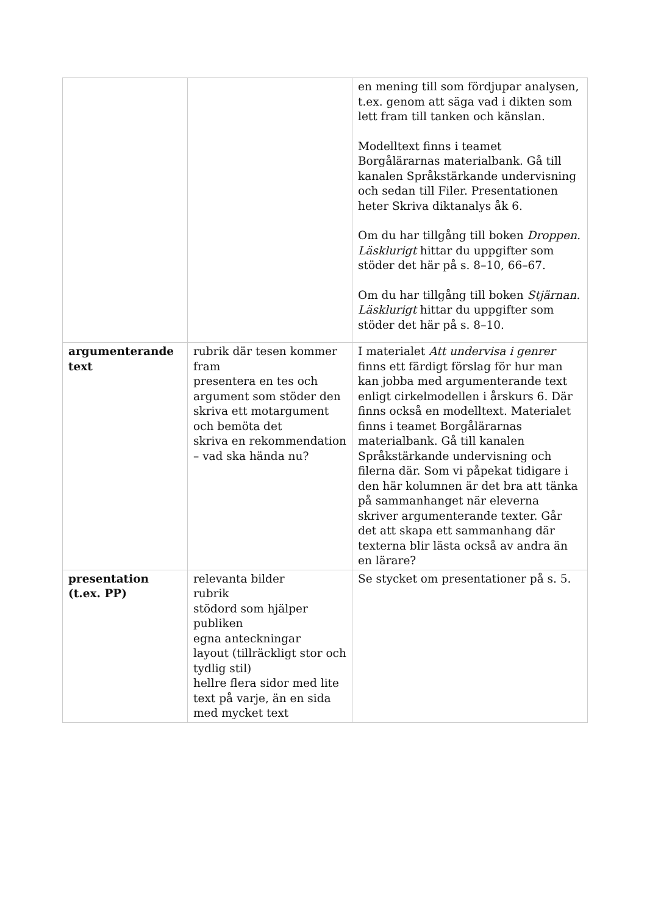| | | en mening till som fördjupar analysen, t.ex. genom att säga vad i dikten som lett fram till tanken och känslan. Modelltext finns i teamet Borgålärarnas materialbank. Gå till kanalen Språkstärkande undervisning och sedan till Filer. Presentationen heter Skriva diktanalys åk 6. Om du har tillgång till boken Droppen. Läsklurigt hittar du uppgifter som stöder det här på s. 8–10, 66–67. Om du har tillgång till boken Stjärnan. Läsklurigt hittar du uppgifter som stöder det här på s. 8–10. |
| argumenterande text | rubrik där tesen kommer fram presentera en tes och argument som stöder den skriva ett motargument och bemöta det skriva en rekommendation – vad ska hända nu? | I materialet Att undervisa i genrer finns ett färdigt förslag för hur man kan jobba med argumenterande text enligt cirkelmodellen i årskurs 6. Där finns också en modelltext. Materialet finns i teamet Borgålärarnas materialbank. Gå till kanalen Språkstärkande undervisning och filerna där. Som vi påpekat tidigare i den här kolumnen är det bra att tänka på sammanhanget när eleverna skriver argumenterande texter. Går det att skapa ett sammanhang där texterna blir lästa också av andra än en lärare? |
| presentation (t.ex. PP) | relevanta bilder rubrik stödord som hjälper publiken egna anteckningar layout (tillräckligt stor och tydlig stil) hellre flera sidor med lite text på varje, än en sida med mycket text | Se stycket om presentationer på s. 5. |